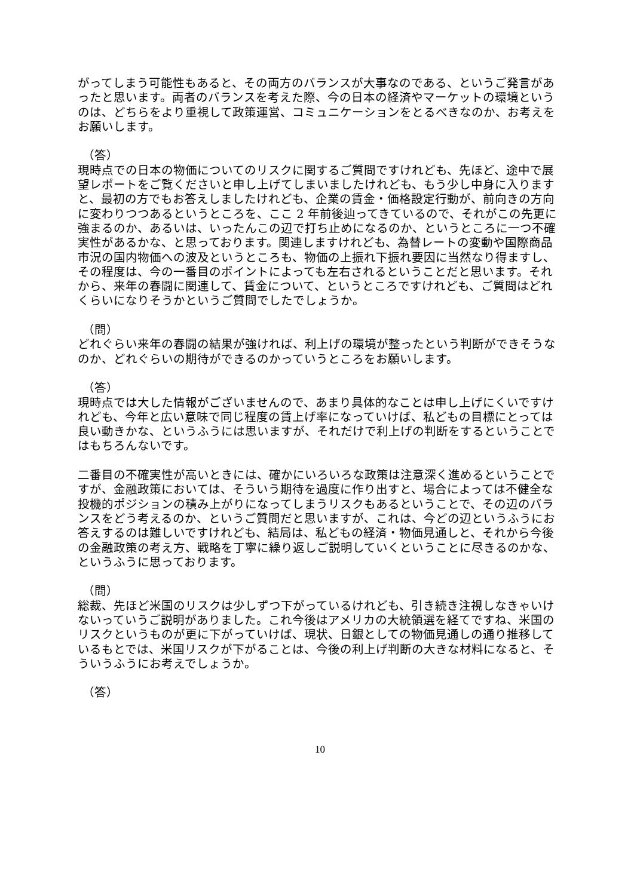がってしまう可能性もあると、その両方のバランスが大事なのである、というご発言があったと思います。両者のバランスを考えた際、今の日本の経済やマーケットの環境というのは、どちらをより重視して政策運営、コミュニケーションをとるべきなのか、お考えをお願いします。
（答）
現時点での日本の物価についてのリスクに関するご質問ですけれども、先ほど、途中で展望レポートをご覧くださいと申し上げてしまいましたけれども、もう少し中身に入りますと、最初の方でもお答えしましたけれども、企業の賃金・価格設定行動が、前向きの方向に変わりつつあるというところを、ここ 2 年前後辿ってきているので、それがこの先更に強まるのか、あるいは、いったんこの辺で打ち止めになるのか、というところに一つ不確実性があるかな、と思っております。関連しますけれども、為替レートの変動や国際商品市況の国内物価への波及というところも、物価の上振れ下振れ要因に当然なり得ますし、その程度は、今の一番目のポイントによっても左右されるということだと思います。それから、来年の春闘に関連して、賃金について、というところですけれども、ご質問はどれくらいになりそうかというご質問でしたでしょうか。
（問）
どれぐらい来年の春闘の結果が強ければ、利上げの環境が整ったという判断ができそうなのか、どれぐらいの期待ができるのかっていうところをお願いします。
（答）
現時点では大した情報がございませんので、あまり具体的なことは申し上げにくいですけれども、今年と広い意味で同じ程度の賃上げ率になっていけば、私どもの目標にとっては良い動きかな、というふうには思いますが、それだけで利上げの判断をするということではもちろんないです。
二番目の不確実性が高いときには、確かにいろいろな政策は注意深く進めるということですが、金融政策においては、そういう期待を過度に作り出すと、場合によっては不健全な投機的ポジションの積み上がりになってしまうリスクもあるということで、その辺のバランスをどう考えるのか、というご質問だと思いますが、これは、今どの辺というふうにお答えするのは難しいですけれども、結局は、私どもの経済・物価見通しと、それから今後の金融政策の考え方、戦略を丁寧に繰り返しご説明していくということに尽きるのかな、というふうに思っております。
（問）
総裁、先ほど米国のリスクは少しずつ下がっているけれども、引き続き注視しなきゃいけないっていうご説明がありました。これ今後はアメリカの大統領選を経てですね、米国のリスクというものが更に下がっていけば、現状、日銀としての物価見通しの通り推移しているもとでは、米国リスクが下がることは、今後の利上げ判断の大きな材料になると、そういうふうにお考えでしょうか。
（答）
10